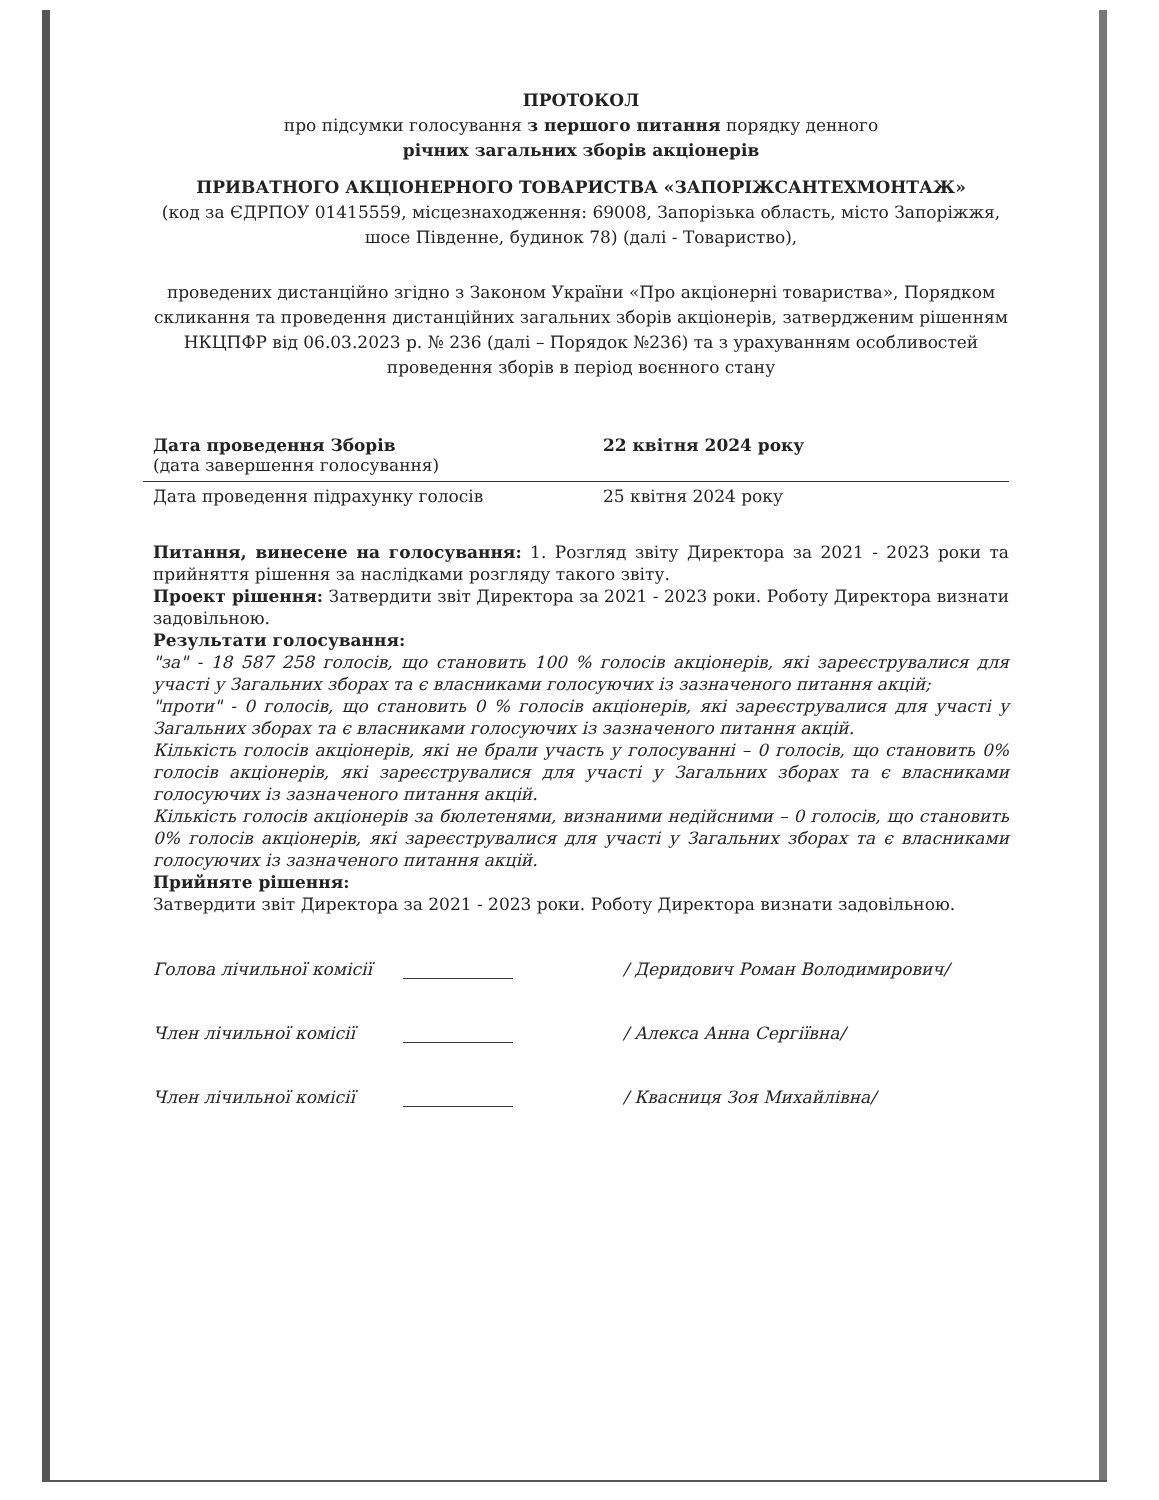ПРОТОКОЛ
про підсумки голосування з першого питання порядку денного
річних загальних зборів акціонерів
ПРИВАТНОГО АКЦІОНЕРНОГО ТОВАРИСТВА «ЗАПОРІЖСАНТЕХМОНТАЖ»
(код за ЄДРПОУ 01415559, місцезнаходження: 69008, Запорізька область, місто Запоріжжя, шосе Південне, будинок 78) (далі - Товариство),
проведених дистанційно згідно з Законом України «Про акціонерні товариства», Порядком скликання та проведення дистанційних загальних зборів акціонерів, затвердженим рішенням НКЦПФР від 06.03.2023 р. № 236 (далі – Порядок №236) та з урахуванням особливостей проведення зборів в період воєнного стану
Дата проведення Зборів
(дата завершення голосування)
22 квітня 2024 року
Дата проведення підрахунку голосів 25 квітня 2024 року
Питання, винесене на голосування: 1. Розгляд звіту Директора за 2021 - 2023 роки та прийняття рішення за наслідками розгляду такого звіту.
Проект рішення: Затвердити звіт Директора за 2021 - 2023 роки. Роботу Директора визнати задовільною.
Результати голосування:
"за" - 18 587 258 голосів, що становить 100 % голосів акціонерів, які зареєструвалися для участі у Загальних зборах та є власниками голосуючих із зазначеного питання акцій;
"проти" - 0 голосів, що становить 0 % голосів акціонерів, які зареєструвалися для участі у Загальних зборах та є власниками голосуючих із зазначеного питання акцій.
Кількість голосів акціонерів, які не брали участь у голосуванні – 0 голосів, що становить 0% голосів акціонерів, які зареєструвалися для участі у Загальних зборах та є власниками голосуючих із зазначеного питання акцій.
Кількість голосів акціонерів за бюлетенями, визнаними недійсними – 0 голосів, що становить 0% голосів акціонерів, які зареєструвалися для участі у Загальних зборах та є власниками голосуючих із зазначеного питання акцій.
Прийняте рішення:
Затвердити звіт Директора за 2021 - 2023 роки. Роботу Директора визнати задовільною.
Голова лічильної комісії
/ Деридович Роман Володимирович/
Член лічильної комісії
/ Алекса Анна Сергіївна/
Член лічильної комісії
/ Квасниця Зоя Михайлівна/